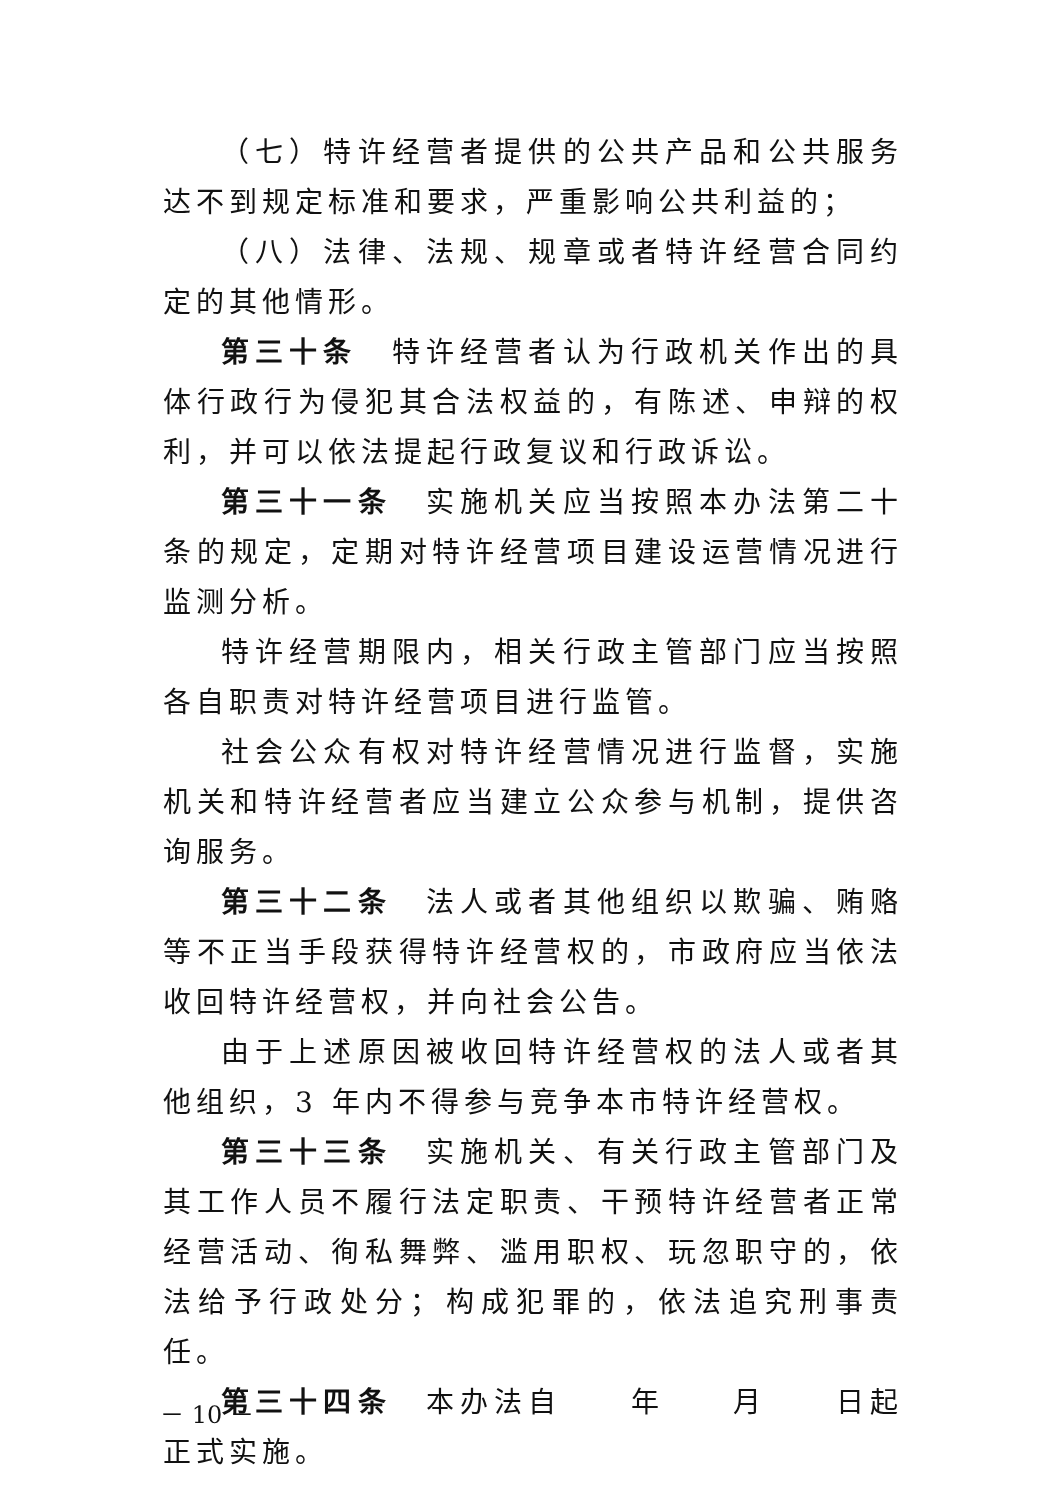（七）特许经营者提供的公共产品和公共服务达不到规定标准和要求，严重影响公共利益的；
（八）法律、法规、规章或者特许经营合同约定的其他情形。
第三十条　特许经营者认为行政机关作出的具体行政行为侵犯其合法权益的，有陈述、申辩的权利，并可以依法提起行政复议和行政诉讼。
第三十一条　实施机关应当按照本办法第二十条的规定，定期对特许经营项目建设运营情况进行监测分析。
特许经营期限内，相关行政主管部门应当按照各自职责对特许经营项目进行监管。
社会公众有权对特许经营情况进行监督，实施机关和特许经营者应当建立公众参与机制，提供咨询服务。
第三十二条　法人或者其他组织以欺骗、贿赂等不正当手段获得特许经营权的，市政府应当依法收回特许经营权，并向社会公告。
由于上述原因被收回特许经营权的法人或者其他组织，3 年内不得参与竞争本市特许经营权。
第三十三条　实施机关、有关行政主管部门及其工作人员不履行法定职责、干预特许经营者正常经营活动、徇私舞弊、滥用职权、玩忽职守的，依法给予行政处分；构成犯罪的，依法追究刑事责任。
第三十四条　本办法自　　年　　月　　日起正式实施。
－ 10 －